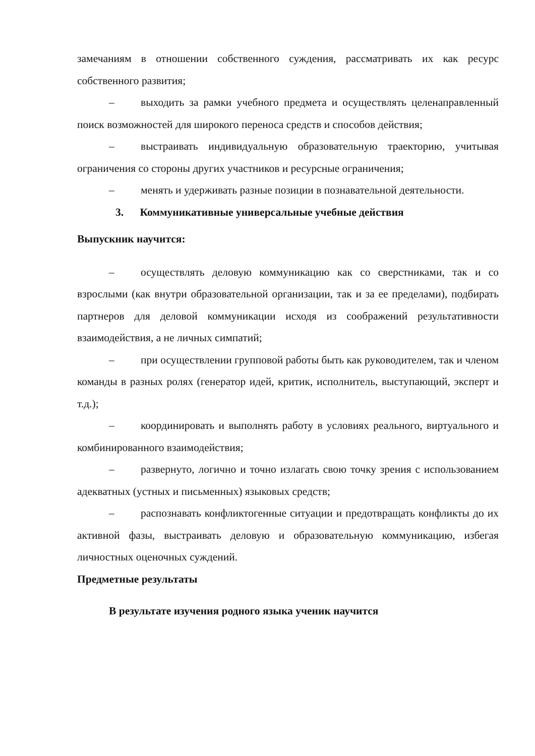замечаниям в отношении собственного суждения, рассматривать их как ресурс собственного развития;
– выходить за рамки учебного предмета и осуществлять целенаправленный поиск возможностей для широкого переноса средств и способов действия;
– выстраивать индивидуальную образовательную траекторию, учитывая ограничения со стороны других участников и ресурсные ограничения;
– менять и удерживать разные позиции в познавательной деятельности.
3. Коммуникативные универсальные учебные действия
Выпускник научится:
– осуществлять деловую коммуникацию как со сверстниками, так и со взрослыми (как внутри образовательной организации, так и за ее пределами), подбирать партнеров для деловой коммуникации исходя из соображений результативности взаимодействия, а не личных симпатий;
– при осуществлении групповой работы быть как руководителем, так и членом команды в разных ролях (генератор идей, критик, исполнитель, выступающий, эксперт и т.д.);
– координировать и выполнять работу в условиях реального, виртуального и комбинированного взаимодействия;
– развернуто, логично и точно излагать свою точку зрения с использованием адекватных (устных и письменных) языковых средств;
– распознавать конфликтогенные ситуации и предотвращать конфликты до их активной фазы, выстраивать деловую и образовательную коммуникацию, избегая личностных оценочных суждений.
Предметные результаты
В результате изучения родного языка ученик научится